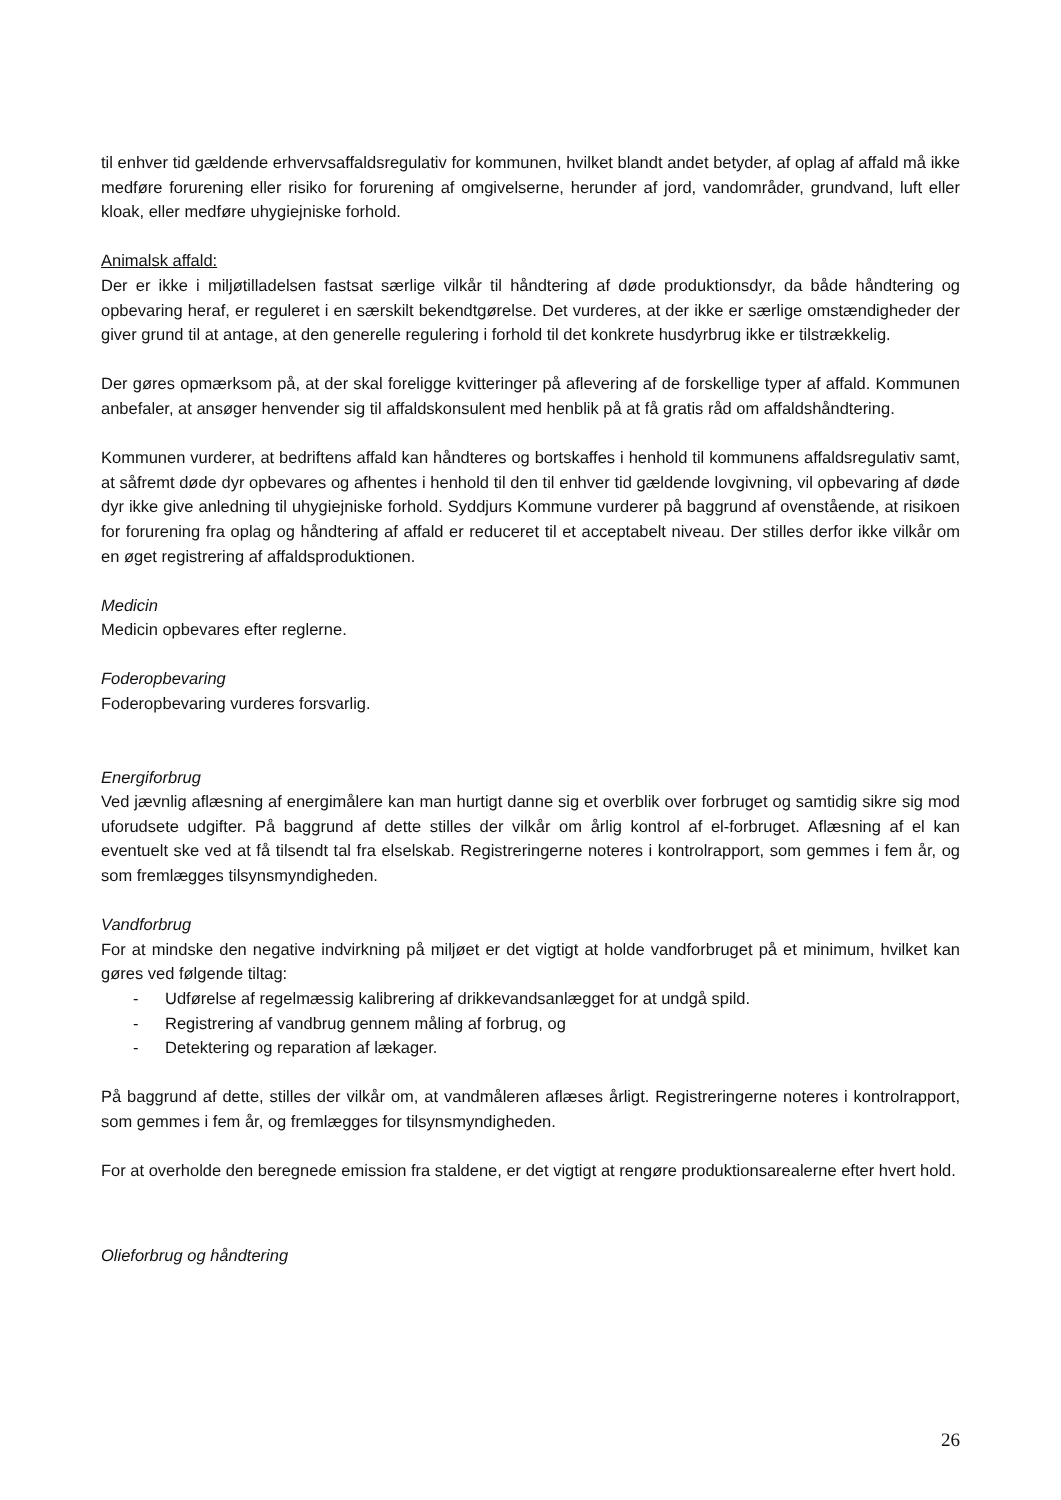til enhver tid gældende erhvervsaffaldsregulativ for kommunen, hvilket blandt andet betyder, af oplag af affald må ikke medføre forurening eller risiko for forurening af omgivelserne, herunder af jord, vandområder, grundvand, luft eller kloak, eller medføre uhygiejniske forhold.
Animalsk affald:
Der er ikke i miljøtilladelsen fastsat særlige vilkår til håndtering af døde produktionsdyr, da både håndtering og opbevaring heraf, er reguleret i en særskilt bekendtgørelse. Det vurderes, at der ikke er særlige omstændigheder der giver grund til at antage, at den generelle regulering i forhold til det konkrete husdyrbrug ikke er tilstrækkelig.
Der gøres opmærksom på, at der skal foreligge kvitteringer på aflevering af de forskellige typer af affald. Kommunen anbefaler, at ansøger henvender sig til affaldskonsulent med henblik på at få gratis råd om affaldshåndtering.
Kommunen vurderer, at bedriftens affald kan håndteres og bortskaffes i henhold til kommunens affaldsregulativ samt, at såfremt døde dyr opbevares og afhentes i henhold til den til enhver tid gældende lovgivning, vil opbevaring af døde dyr ikke give anledning til uhygiejniske forhold. Syddjurs Kommune vurderer på baggrund af ovenstående, at risikoen for forurening fra oplag og håndtering af affald er reduceret til et acceptabelt niveau. Der stilles derfor ikke vilkår om en øget registrering af affaldsproduktionen.
Medicin
Medicin opbevares efter reglerne.
Foderopbevaring
Foderopbevaring vurderes forsvarlig.
Energiforbrug
Ved jævnlig aflæsning af energimålere kan man hurtigt danne sig et overblik over forbruget og samtidig sikre sig mod uforudsete udgifter. På baggrund af dette stilles der vilkår om årlig kontrol af el-forbruget. Aflæsning af el kan eventuelt ske ved at få tilsendt tal fra elselskab. Registreringerne noteres i kontrolrapport, som gemmes i fem år, og som fremlægges tilsynsmyndigheden.
Vandforbrug
For at mindske den negative indvirkning på miljøet er det vigtigt at holde vandforbruget på et minimum, hvilket kan gøres ved følgende tiltag:
- Udførelse af regelmæssig kalibrering af drikkevandsanlægget for at undgå spild.
- Registrering af vandbrug gennem måling af forbrug, og
- Detektering og reparation af lækager.
På baggrund af dette, stilles der vilkår om, at vandmåleren aflæses årligt. Registreringerne noteres i kontrolrapport, som gemmes i fem år, og fremlægges for tilsynsmyndigheden.
For at overholde den beregnede emission fra staldene, er det vigtigt at rengøre produktionsarealerne efter hvert hold.
Olieforbrug og håndtering
26